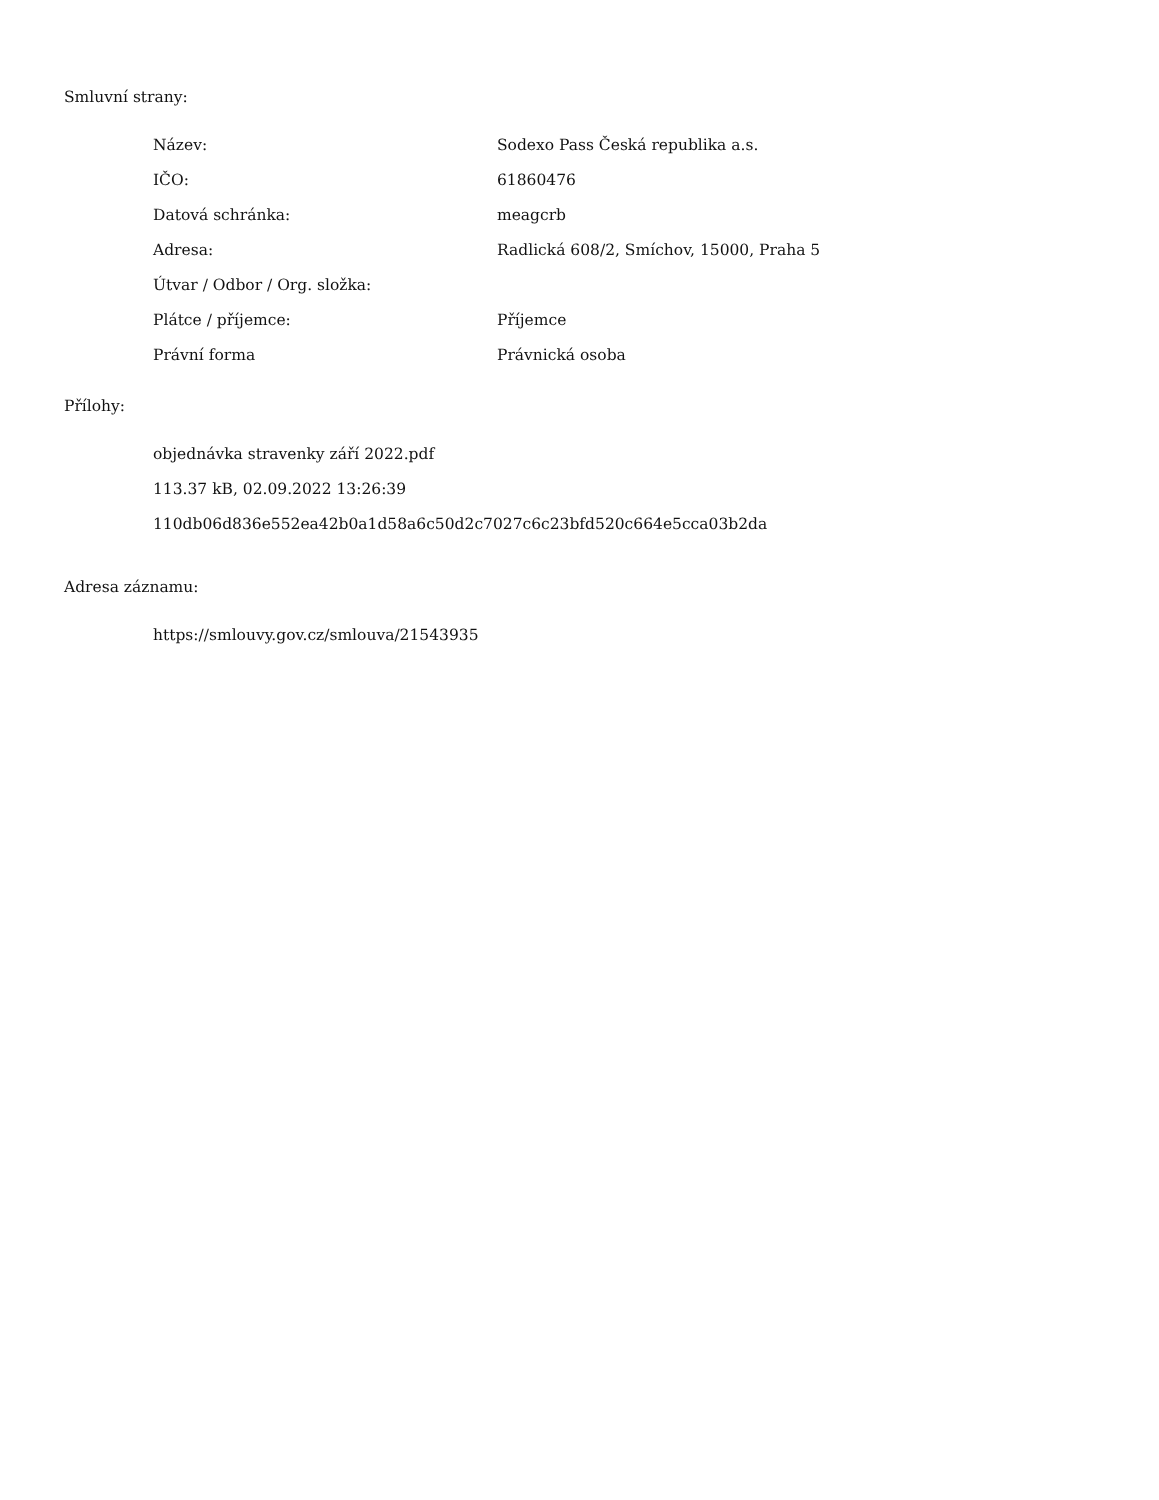Smluvní strany:
| Název: | Sodexo Pass Česká republika a.s. |
| IČO: | 61860476 |
| Datová schránka: | meagcrb |
| Adresa: | Radlická 608/2, Smíchov, 15000, Praha 5 |
| Útvar / Odbor / Org. složka: | |
| Plátce / příjemce: | Příjemce |
| Právní forma | Právnická osoba |
Přílohy:
objednávka stravenky září 2022.pdf
113.37 kB, 02.09.2022 13:26:39
110db06d836e552ea42b0a1d58a6c50d2c7027c6c23bfd520c664e5cca03b2da
Adresa záznamu:
https://smlouvy.gov.cz/smlouva/21543935